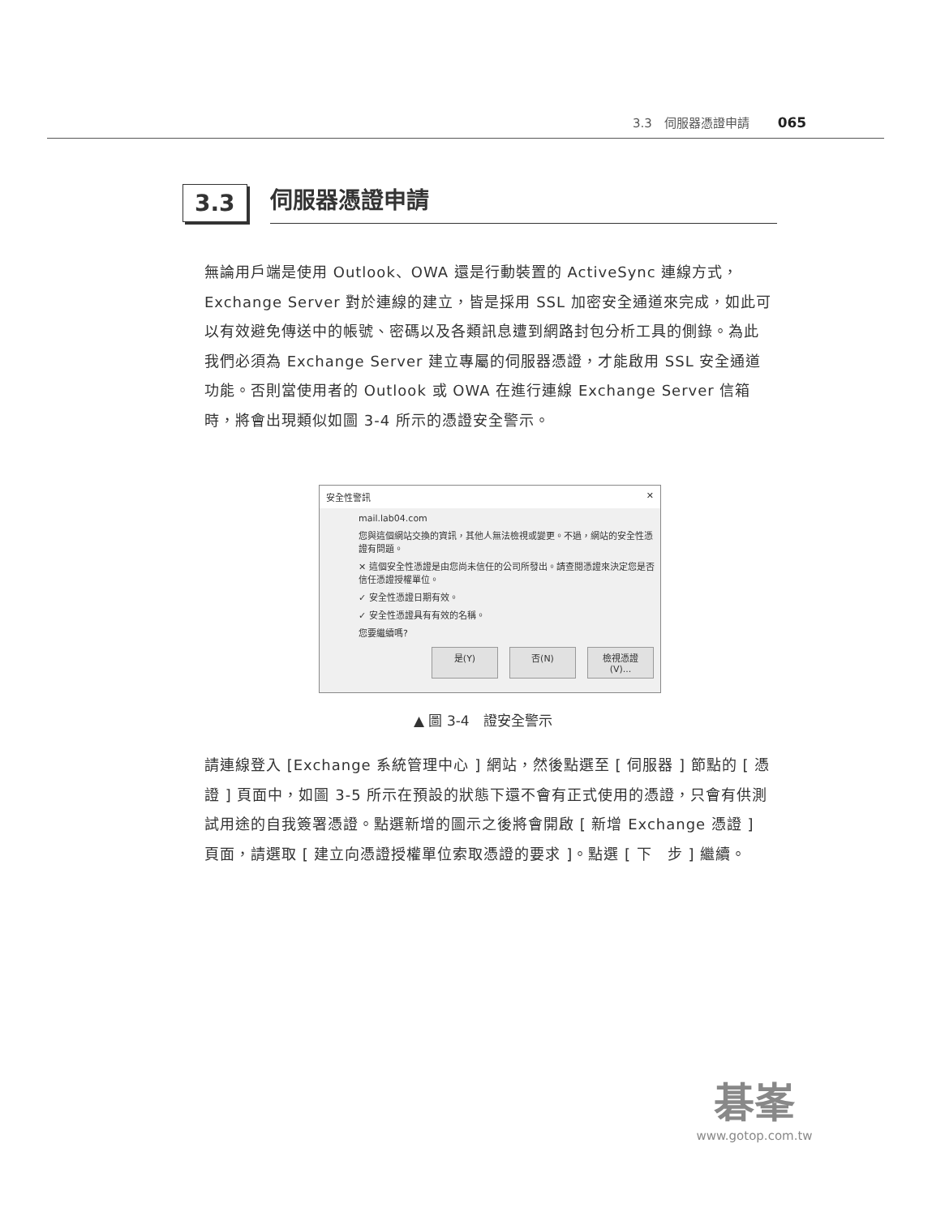3.3　伺服器憑證申請 065
3.3
伺服器憑證申請
無論用戶端是使用 Outlook、OWA 還是行動裝置的 ActiveSync 連線方式，Exchange Server 對於連線的建立，皆是採用 SSL 加密安全通道來完成，如此可以有效避免傳送中的帳號、密碼以及各類訊息遭到網路封包分析工具的側錄。為此我們必須為 Exchange Server 建立專屬的伺服器憑證，才能啟用 SSL 安全通道功能。否則當使用者的 Outlook 或 OWA 在進行連線 Exchange Server 信箱時，將會出現類似如圖 3-4 所示的憑證安全警示。
安全性警訊 ✕
mail.lab04.com
您與這個網站交換的資訊，其他人無法檢視或變更。不過，網站的安全性憑證有問題。
✕ 這個安全性憑證是由您尚未信任的公司所發出。請查閱憑證來決定您是否信任憑證授權單位。
✓ 安全性憑證日期有效。
✓ 安全性憑證具有有效的名稱。
您要繼續嗎?
是(Y) 否(N) 檢視憑證(V)...
▲ 圖 3-4　證安全警示
請連線登入 [Exchange 系統管理中心 ] 網站，然後點選至 [ 伺服器 ] 節點的 [ 憑證 ] 頁面中，如圖 3-5 所示在預設的狀態下還不會有正式使用的憑證，只會有供測試用途的自我簽署憑證。點選新增的圖示之後將會開啟 [ 新增 Exchange 憑證 ] 頁面，請選取 [ 建立向憑證授權單位索取憑證的要求 ]。點選 [ 下　步 ] 繼續。
碁峯
www.gotop.com.tw